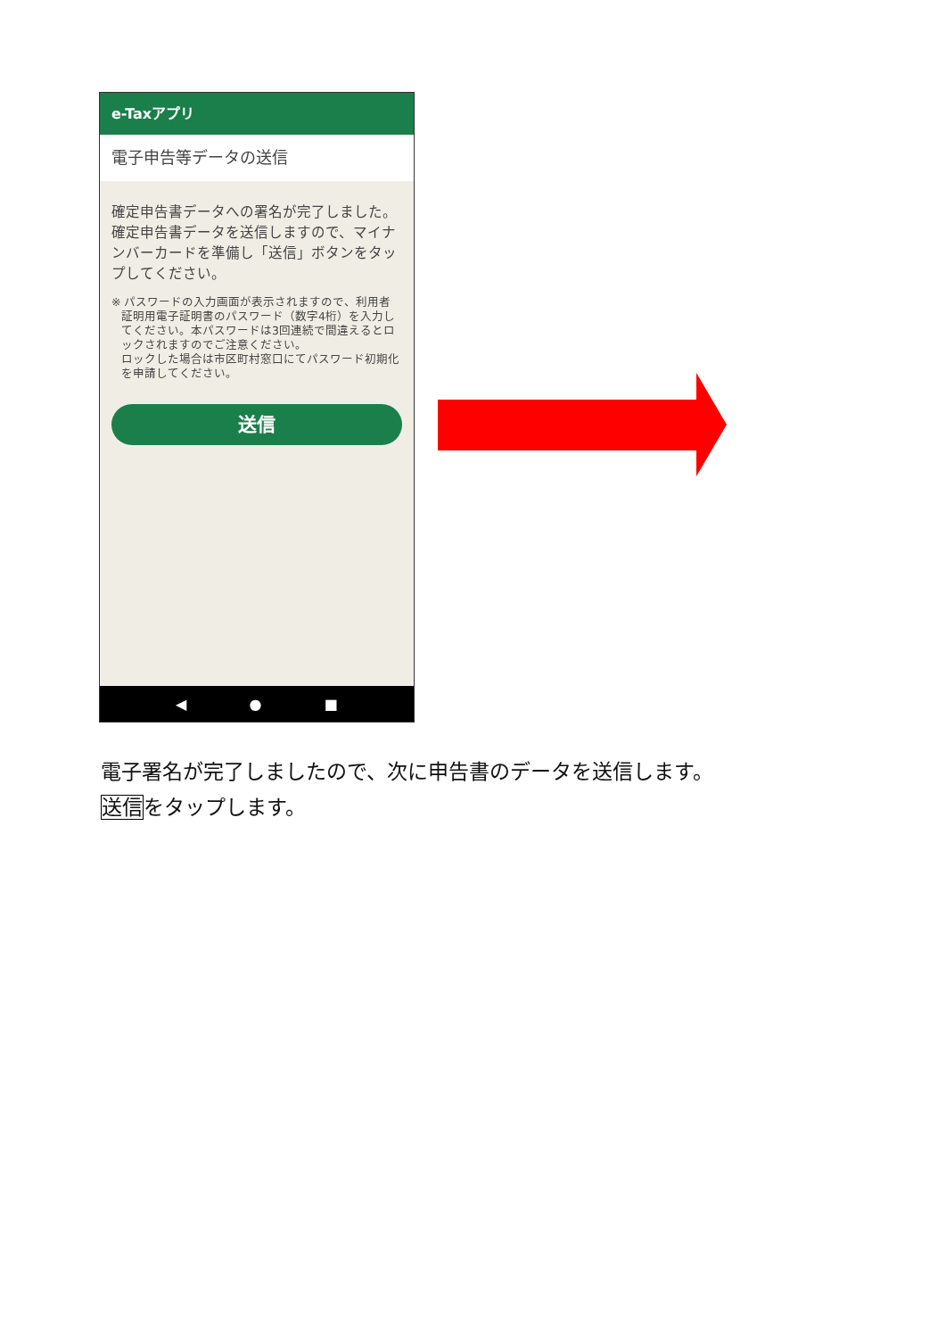e-Taxアプリ
電子申告等データの送信
確定申告書データへの署名が完了しました。確定申告書データを送信しますので、マイナンバーカードを準備し「送信」ボタンをタップしてください。
※ パスワードの入力画面が表示されますので、利用者証明用電子証明書のパスワード（数字4桁）を入力してください。本パスワードは3回連続で間違えるとロックされますのでご注意ください。
ロックした場合は市区町村窓口にてパスワード初期化を申請してください。
送信
◀ ● ■
電子署名が完了しましたので、次に申告書のデータを送信します。
送信をタップします。